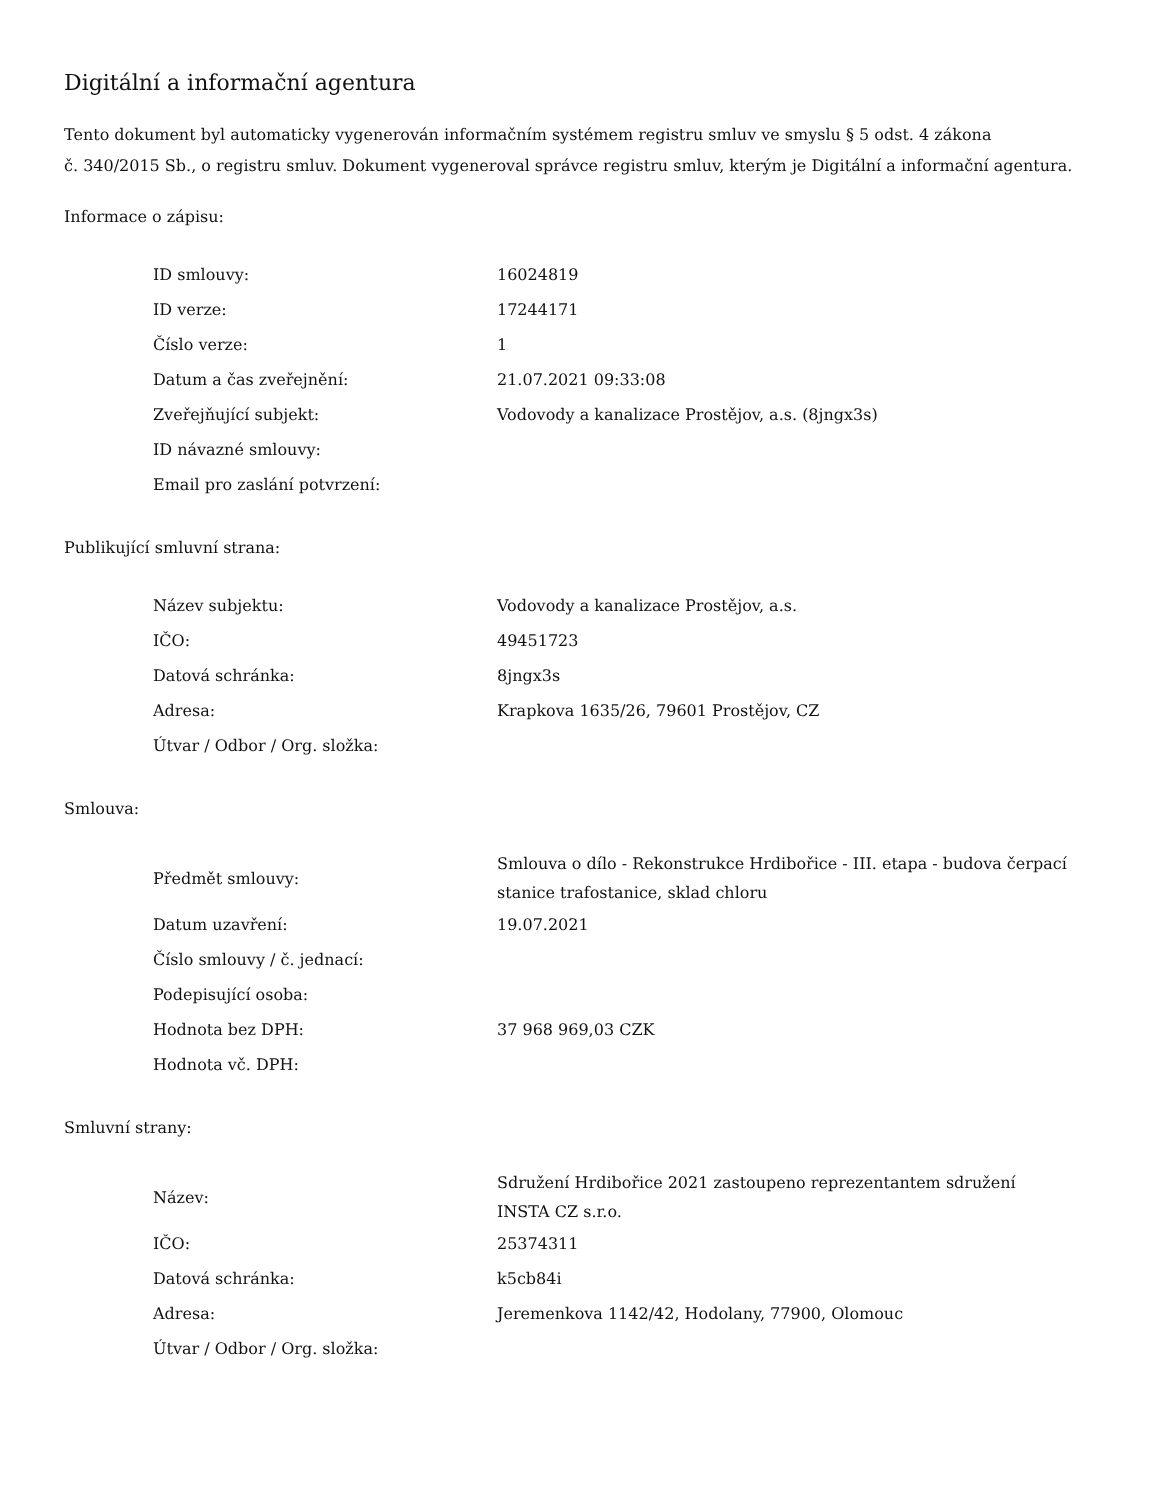Digitální a informační agentura
Tento dokument byl automaticky vygenerován informačním systémem registru smluv ve smyslu § 5 odst. 4 zákona
č. 340/2015 Sb., o registru smluv. Dokument vygeneroval správce registru smluv, kterým je Digitální a informační agentura.
Informace o zápisu:
| ID smlouvy: | 16024819 |
| ID verze: | 17244171 |
| Číslo verze: | 1 |
| Datum a čas zveřejnění: | 21.07.2021 09:33:08 |
| Zveřejňující subjekt: | Vodovody a kanalizace Prostějov, a.s. (8jngx3s) |
| ID návazné smlouvy: | |
| Email pro zaslání potvrzení: | |
Publikující smluvní strana:
| Název subjektu: | Vodovody a kanalizace Prostějov, a.s. |
| IČO: | 49451723 |
| Datová schránka: | 8jngx3s |
| Adresa: | Krapkova 1635/26, 79601 Prostějov, CZ |
| Útvar / Odbor / Org. složka: | |
Smlouva:
| Předmět smlouvy: | Smlouva o dílo - Rekonstrukce Hrdibořice - III. etapa - budova čerpací stanice trafostanice, sklad chloru |
| Datum uzavření: | 19.07.2021 |
| Číslo smlouvy / č. jednací: | |
| Podepisující osoba: | |
| Hodnota bez DPH: | 37 968 969,03 CZK |
| Hodnota vč. DPH: | |
Smluvní strany:
| Název: | Sdružení Hrdibořice 2021 zastoupeno reprezentantem sdružení INSTA CZ s.r.o. |
| IČO: | 25374311 |
| Datová schránka: | k5cb84i |
| Adresa: | Jeremenkova 1142/42, Hodolany, 77900, Olomouc |
| Útvar / Odbor / Org. složka: | |